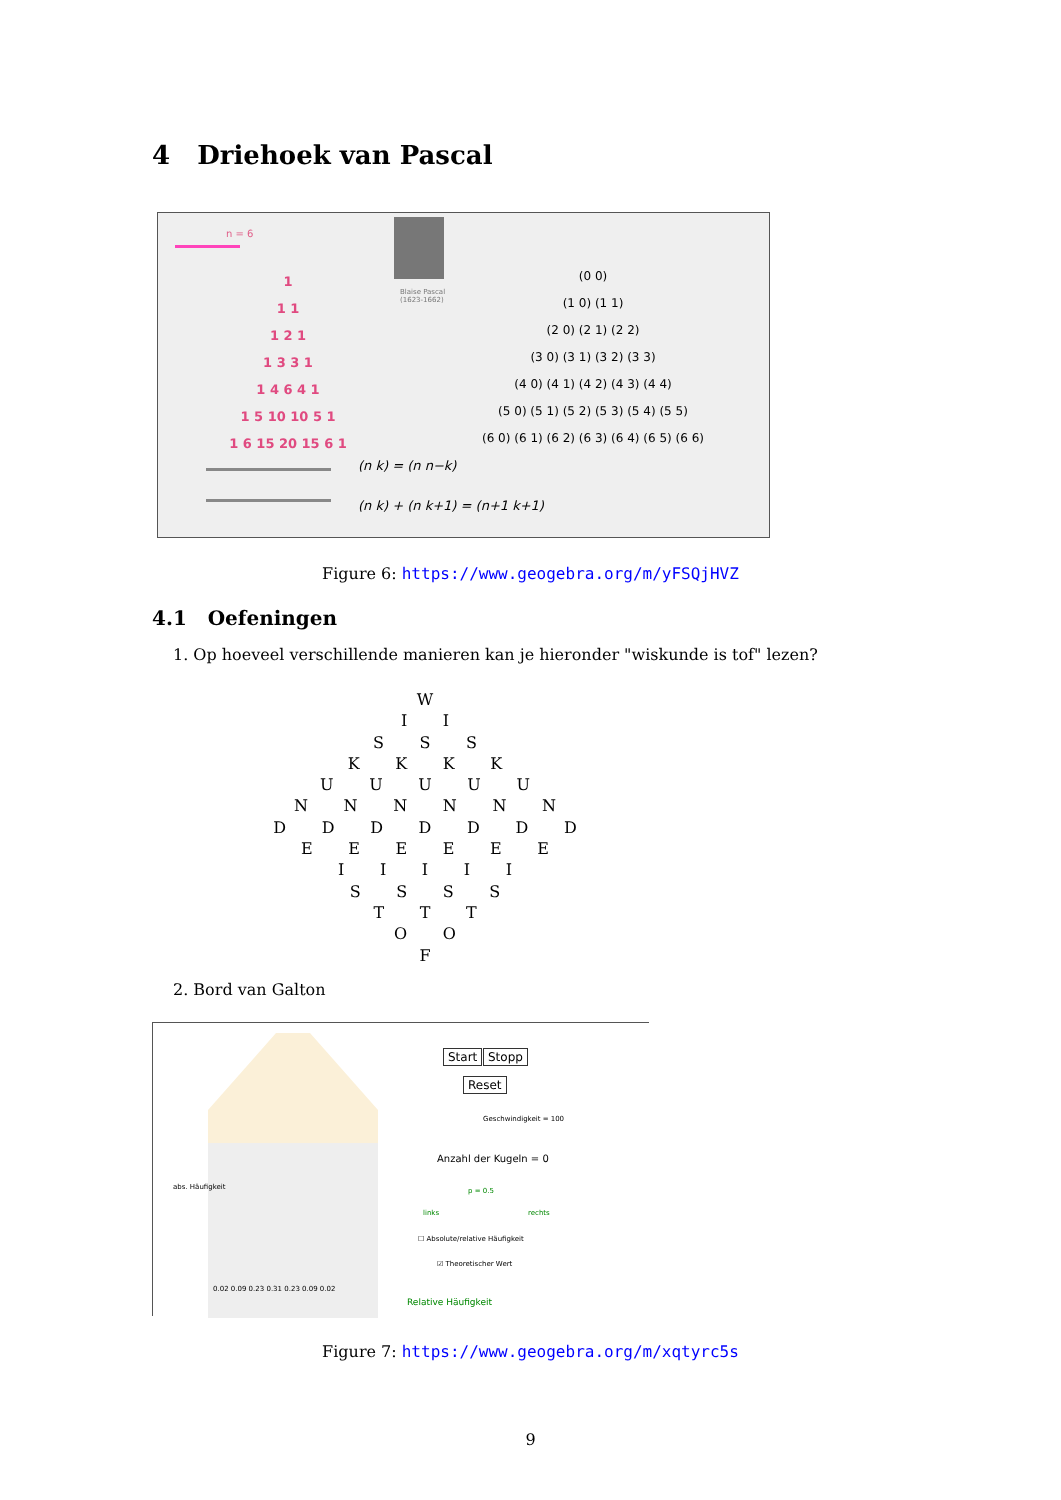4 Driehoek van Pascal
n = 6
Blaise Pascal
(1623-1662)
1
1 1
1 2 1
1 3 3 1
1 4 6 4 1
1 5 10 10 5 1
1 6 15 20 15 6 1
(0 0)
(1 0) (1 1)
(2 0) (2 1) (2 2)
(3 0) (3 1) (3 2) (3 3)
(4 0) (4 1) (4 2) (4 3) (4 4)
(5 0) (5 1) (5 2) (5 3) (5 4) (5 5)
(6 0) (6 1) (6 2) (6 3) (6 4) (6 5) (6 6)
(n k) = (n n−k)
(n k) + (n k+1) = (n+1 k+1)
Figure 6: https://www.geogebra.org/m/yFSQjHVZ
4.1 Oefeningen
1. Op hoeveel verschillende manieren kan je hieronder "wiskunde is tof" lezen?
W
I I
S S S
K K K K
U U U U U
N N N N N N
D D D D D D D
E E E E E E
I I I I I
S S S S
T T T
O O
F
2. Bord van Galton
Start Stopp
Reset
Geschwindigkeit = 100
Anzahl der Kugeln = 0
abs. Häufigkeit p = 0.5
links rechts
☐ Absolute/relative Häufigkeit
☑ Theoretischer Wert
0.02 0.09 0.23 0.31 0.23 0.09 0.02
Relative Häufigkeit
Figure 7: https://www.geogebra.org/m/xqtyrc5s
9